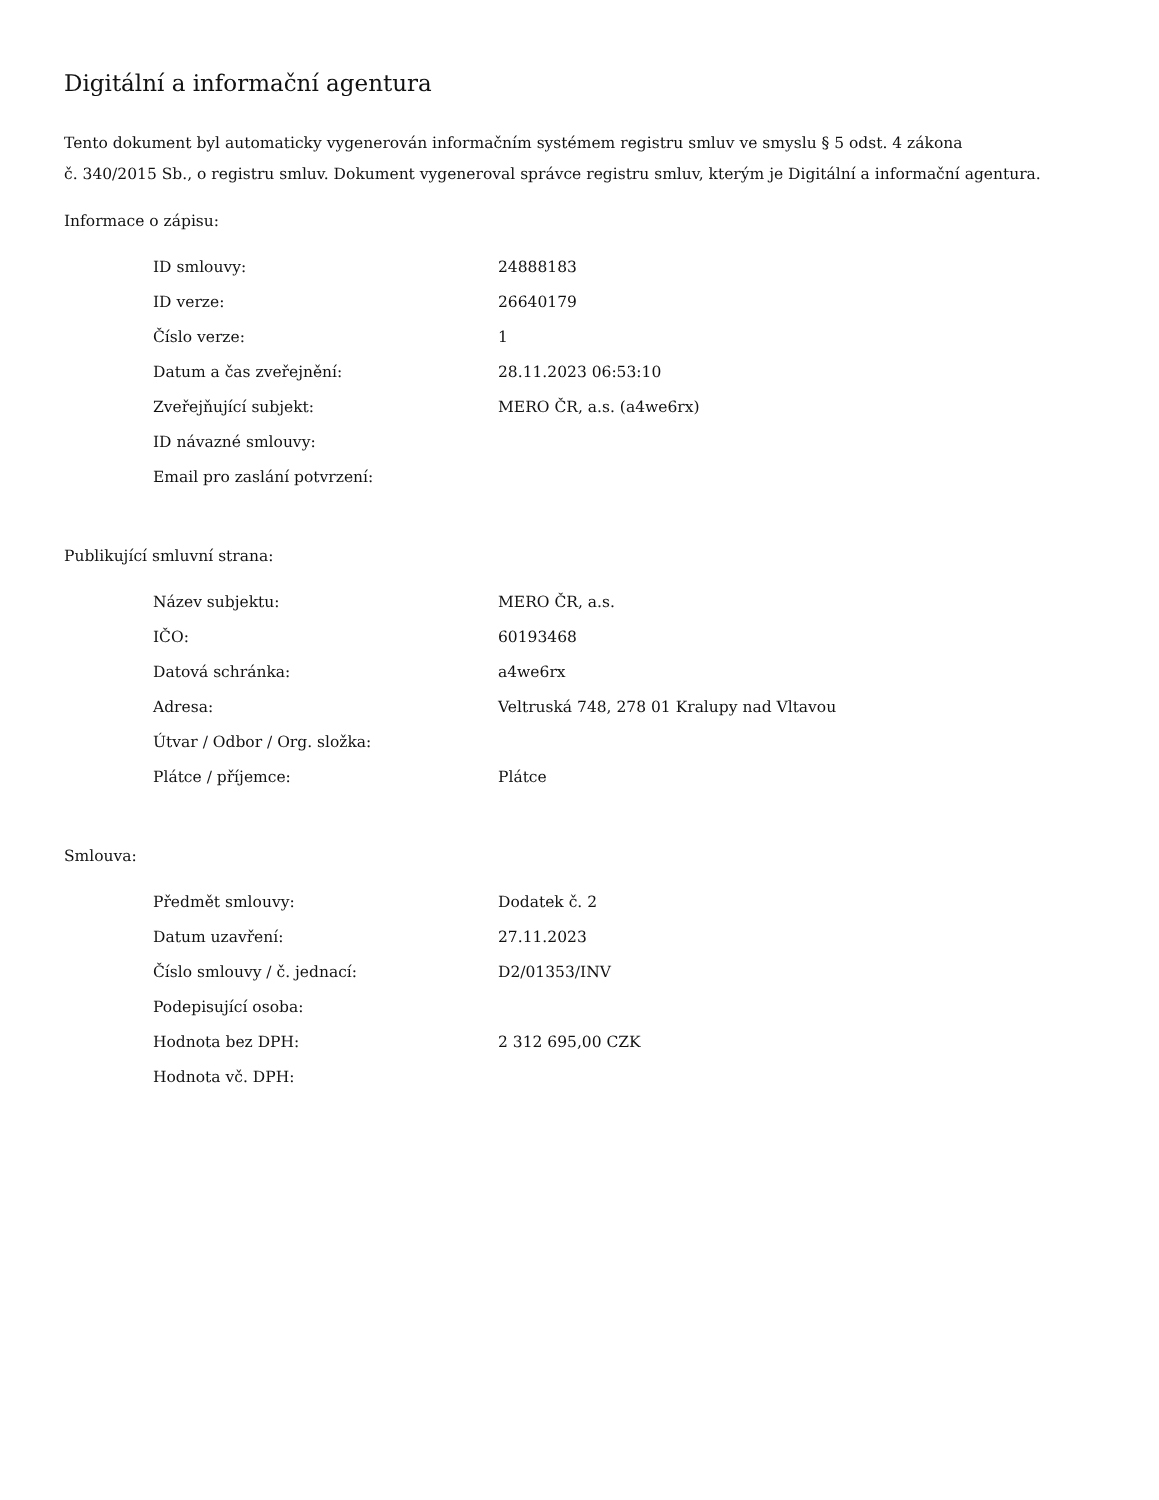Digitální a informační agentura
Tento dokument byl automaticky vygenerován informačním systémem registru smluv ve smyslu § 5 odst. 4 zákona
č. 340/2015 Sb., o registru smluv. Dokument vygeneroval správce registru smluv, kterým je Digitální a informační agentura.
Informace o zápisu:
| ID smlouvy: | 24888183 |
| ID verze: | 26640179 |
| Číslo verze: | 1 |
| Datum a čas zveřejnění: | 28.11.2023 06:53:10 |
| Zveřejňující subjekt: | MERO ČR, a.s. (a4we6rx) |
| ID návazné smlouvy: | |
| Email pro zaslání potvrzení: | |
Publikující smluvní strana:
| Název subjektu: | MERO ČR, a.s. |
| IČO: | 60193468 |
| Datová schránka: | a4we6rx |
| Adresa: | Veltruská 748, 278 01 Kralupy nad Vltavou |
| Útvar / Odbor / Org. složka: | |
| Plátce / příjemce: | Plátce |
Smlouva:
| Předmět smlouvy: | Dodatek č. 2 |
| Datum uzavření: | 27.11.2023 |
| Číslo smlouvy / č. jednací: | D2/01353/INV |
| Podepisující osoba: | |
| Hodnota bez DPH: | 2 312 695,00 CZK |
| Hodnota vč. DPH: | |